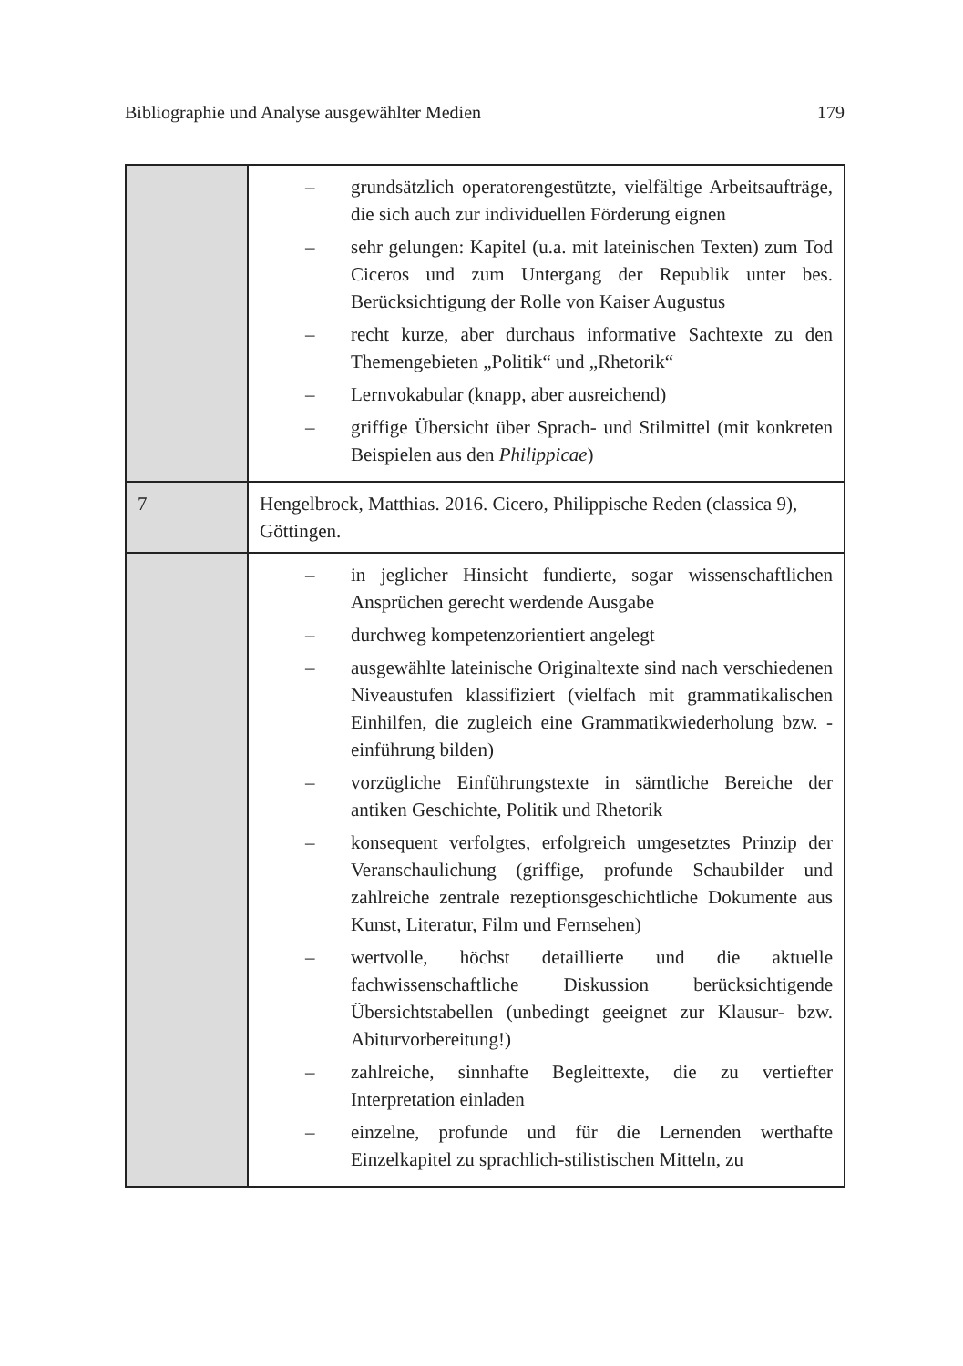Bibliographie und Analyse ausgewählter Medien 179
| | – grundsätzlich operatorengestützte, vielfältige Arbeitsaufträge, die sich auch zur individuellen Förderung eignen – sehr gelungen: Kapitel (u.a. mit lateinischen Texten) zum Tod Ciceros und zum Untergang der Republik unter bes. Berücksichtigung der Rolle von Kaiser Augustus – recht kurze, aber durchaus informative Sachtexte zu den Themengebieten „Politik“ und „Rhetorik“ – Lernvokabular (knapp, aber ausreichend) – griffige Übersicht über Sprach- und Stilmittel (mit konkreten Beispielen aus den Philippicae ) |
| 7 | Hengelbrock, Matthias. 2016. Cicero, Philippische Reden (classica 9), Göttingen. |
| | – in jeglicher Hinsicht fundierte, sogar wissenschaftlichen Ansprüchen gerecht werdende Ausgabe – durchweg kompetenzorientiert angelegt – ausgewählte lateinische Originaltexte sind nach verschiedenen Niveaustufen klassifiziert (vielfach mit grammatikalischen Einhilfen, die zugleich eine Grammatikwiederholung bzw. -einführung bilden) – vorzügliche Einführungstexte in sämtliche Bereiche der antiken Geschichte, Politik und Rhetorik – konsequent verfolgtes, erfolgreich umgesetztes Prinzip der Veranschaulichung (griffige, profunde Schaubilder und zahlreiche zentrale rezeptionsgeschichtliche Dokumente aus Kunst, Literatur, Film und Fernsehen) – wertvolle, höchst detaillierte und die aktuelle fachwissenschaftliche Diskussion berücksichtigende Übersichtstabellen (unbedingt geeignet zur Klausur- bzw. Abiturvorbereitung!) – zahlreiche, sinnhafte Begleittexte, die zu vertiefter Interpretation einladen – einzelne, profunde und für die Lernenden werthafte Einzelkapitel zu sprachlich-stilistischen Mitteln, zu |